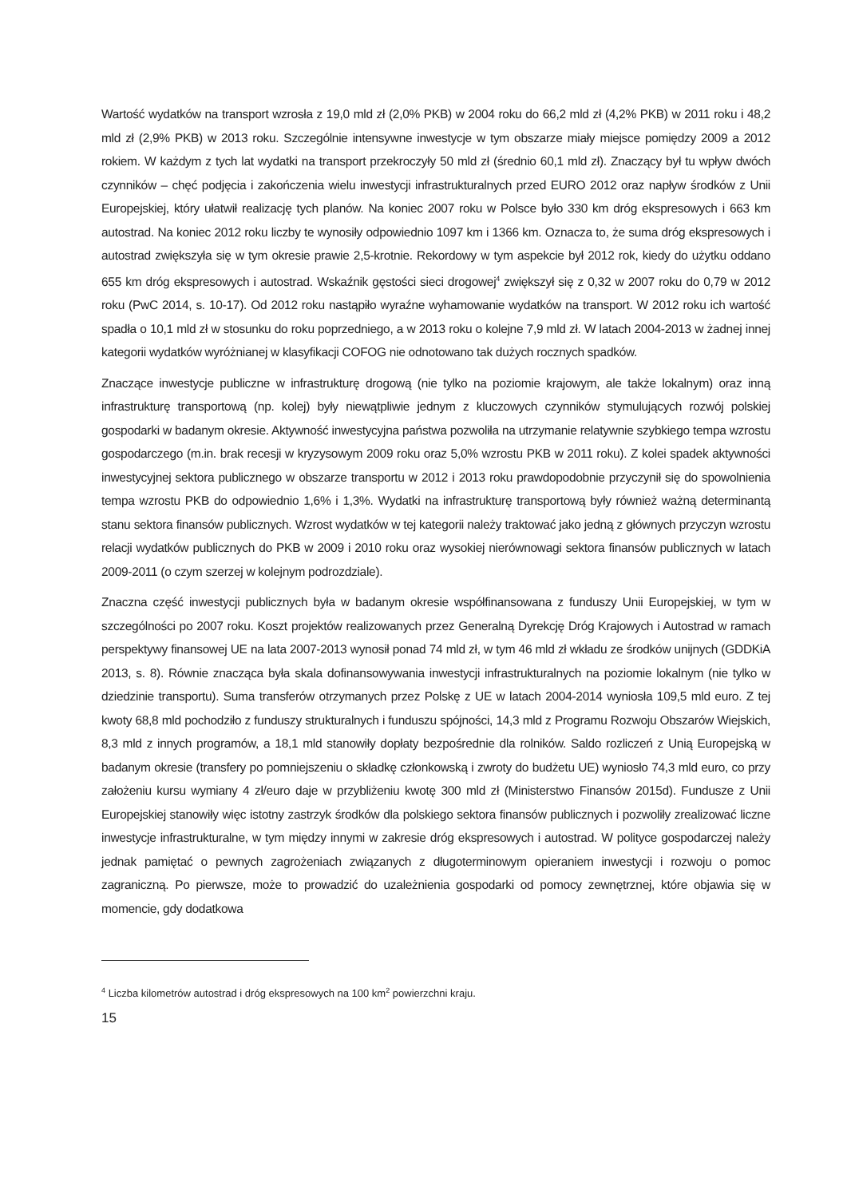Wartość wydatków na transport wzrosła z 19,0 mld zł (2,0% PKB) w 2004 roku do 66,2 mld zł (4,2% PKB) w 2011 roku i 48,2 mld zł (2,9% PKB) w 2013 roku. Szczególnie intensywne inwestycje w tym obszarze miały miejsce pomiędzy 2009 a 2012 rokiem. W każdym z tych lat wydatki na transport przekroczyły 50 mld zł (średnio 60,1 mld zł). Znaczący był tu wpływ dwóch czynników – chęć podjęcia i zakończenia wielu inwestycji infrastrukturalnych przed EURO 2012 oraz napływ środków z Unii Europejskiej, który ułatwił realizację tych planów. Na koniec 2007 roku w Polsce było 330 km dróg ekspresowych i 663 km autostrad. Na koniec 2012 roku liczby te wynosiły odpowiednio 1097 km i 1366 km. Oznacza to, że suma dróg ekspresowych i autostrad zwiększyła się w tym okresie prawie 2,5-krotnie. Rekordowy w tym aspekcie był 2012 rok, kiedy do użytku oddano 655 km dróg ekspresowych i autostrad. Wskaźnik gęstości sieci drogowej<sup>4</sup> zwiększył się z 0,32 w 2007 roku do 0,79 w 2012 roku (PwC 2014, s. 10-17). Od 2012 roku nastąpiło wyraźne wyhamowanie wydatków na transport. W 2012 roku ich wartość spadła o 10,1 mld zł w stosunku do roku poprzedniego, a w 2013 roku o kolejne 7,9 mld zł. W latach 2004-2013 w żadnej innej kategorii wydatków wyróżnianej w klasyfikacji COFOG nie odnotowano tak dużych rocznych spadków.
Znaczące inwestycje publiczne w infrastrukturę drogową (nie tylko na poziomie krajowym, ale także lokalnym) oraz inną infrastrukturę transportową (np. kolej) były niewątpliwie jednym z kluczowych czynników stymulujących rozwój polskiej gospodarki w badanym okresie. Aktywność inwestycyjna państwa pozwoliła na utrzymanie relatywnie szybkiego tempa wzrostu gospodarczego (m.in. brak recesji w kryzysowym 2009 roku oraz 5,0% wzrostu PKB w 2011 roku). Z kolei spadek aktywności inwestycyjnej sektora publicznego w obszarze transportu w 2012 i 2013 roku prawdopodobnie przyczynił się do spowolnienia tempa wzrostu PKB do odpowiednio 1,6% i 1,3%. Wydatki na infrastrukturę transportową były również ważną determinantą stanu sektora finansów publicznych. Wzrost wydatków w tej kategorii należy traktować jako jedną z głównych przyczyn wzrostu relacji wydatków publicznych do PKB w 2009 i 2010 roku oraz wysokiej nierównowagi sektora finansów publicznych w latach 2009-2011 (o czym szerzej w kolejnym podrozdziale).
Znaczna część inwestycji publicznych była w badanym okresie współfinansowana z funduszy Unii Europejskiej, w tym w szczególności po 2007 roku. Koszt projektów realizowanych przez Generalną Dyrekcję Dróg Krajowych i Autostrad w ramach perspektywy finansowej UE na lata 2007-2013 wynosił ponad 74 mld zł, w tym 46 mld zł wkładu ze środków unijnych (GDDKiA 2013, s. 8). Równie znacząca była skala dofinansowywania inwestycji infrastrukturalnych na poziomie lokalnym (nie tylko w dziedzinie transportu). Suma transferów otrzymanych przez Polskę z UE w latach 2004-2014 wyniosła 109,5 mld euro. Z tej kwoty 68,8 mld pochodziło z funduszy strukturalnych i funduszu spójności, 14,3 mld z Programu Rozwoju Obszarów Wiejskich, 8,3 mld z innych programów, a 18,1 mld stanowiły dopłaty bezpośrednie dla rolników. Saldo rozliczeń z Unią Europejską w badanym okresie (transfery po pomniejszeniu o składkę członkowską i zwroty do budżetu UE) wyniosło 74,3 mld euro, co przy założeniu kursu wymiany 4 zł/euro daje w przybliżeniu kwotę 300 mld zł (Ministerstwo Finansów 2015d). Fundusze z Unii Europejskiej stanowiły więc istotny zastrzyk środków dla polskiego sektora finansów publicznych i pozwoliły zrealizować liczne inwestycje infrastrukturalne, w tym między innymi w zakresie dróg ekspresowych i autostrad. W polityce gospodarczej należy jednak pamiętać o pewnych zagrożeniach związanych z długoterminowym opieraniem inwestycji i rozwoju o pomoc zagraniczną. Po pierwsze, może to prowadzić do uzależnienia gospodarki od pomocy zewnętrznej, które objawia się w momencie, gdy dodatkowa
<sup>4</sup> Liczba kilometrów autostrad i dróg ekspresowych na 100 km<sup>2</sup> powierzchni kraju.
15